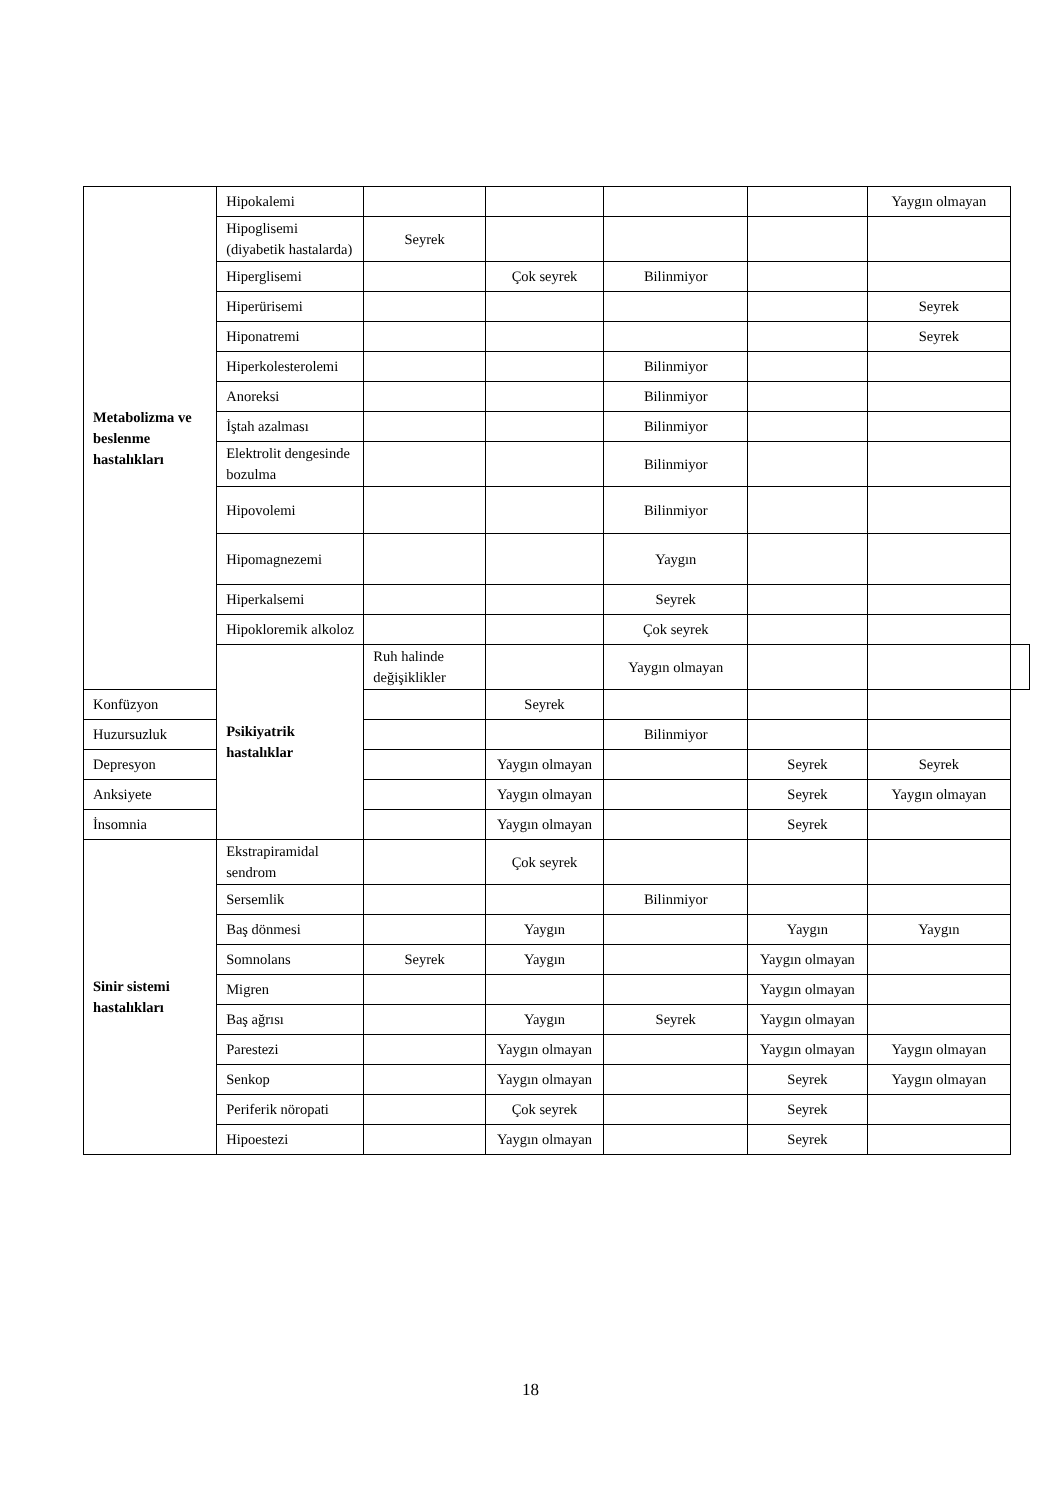| Metabolizma ve beslenme hastalıkları | Hipokalemi | | | | | Yaygın olmayan | |
| | Hipoglisemi (diyabetik hastalarda) | Seyrek | | | | | |
| | Hiperglisemi | | Çok seyrek | Bilinmiyor | | | |
| | Hiperürisemi | | | | | Seyrek | |
| | Hiponatremi | | | | | Seyrek | |
| | Hiperkolesterolemi | | | Bilinmiyor | | | |
| | Anoreksi | | | Bilinmiyor | | | |
| | İştah azalması | | | Bilinmiyor | | | |
| | Elektrolit dengesinde bozulma | | | Bilinmiyor | | | |
| | Hipovolemi | | | Bilinmiyor | | | |
| | Hipomagnezemi | | | Yaygın | | | |
| | Hiperkalsemi | | | Seyrek | | | |
| | Hipokloremik alkoloz | | | Çok seyrek | | | |
| | Psikiyatrik hastalıklar | Ruh halinde değişiklikler | | Yaygın olmayan | | | |
| Konfüzyon | | | Seyrek | | | | |
| Huzursuzluk | | | | Bilinmiyor | | | |
| Depresyon | | | Yaygın olmayan | | Seyrek | Seyrek | |
| Anksiyete | | | Yaygın olmayan | | Seyrek | Yaygın olmayan | |
| İnsomnia | | | Yaygın olmayan | | Seyrek | | |
| Sinir sistemi hastalıkları | Ekstrapiramidal sendrom | | Çok seyrek | | | | |
| | Sersemlik | | | Bilinmiyor | | | |
| | Baş dönmesi | | Yaygın | | Yaygın | Yaygın | |
| | Somnolans | Seyrek | Yaygın | | Yaygın olmayan | | |
| | Migren | | | | Yaygın olmayan | | |
| | Baş ağrısı | | Yaygın | Seyrek | Yaygın olmayan | | |
| | Parestezi | | Yaygın olmayan | | Yaygın olmayan | Yaygın olmayan | |
| | Senkop | | Yaygın olmayan | | Seyrek | Yaygın olmayan | |
| | Periferik nöropati | | Çok seyrek | | Seyrek | | |
| | Hipoestezi | | Yaygın olmayan | | Seyrek | | |
18